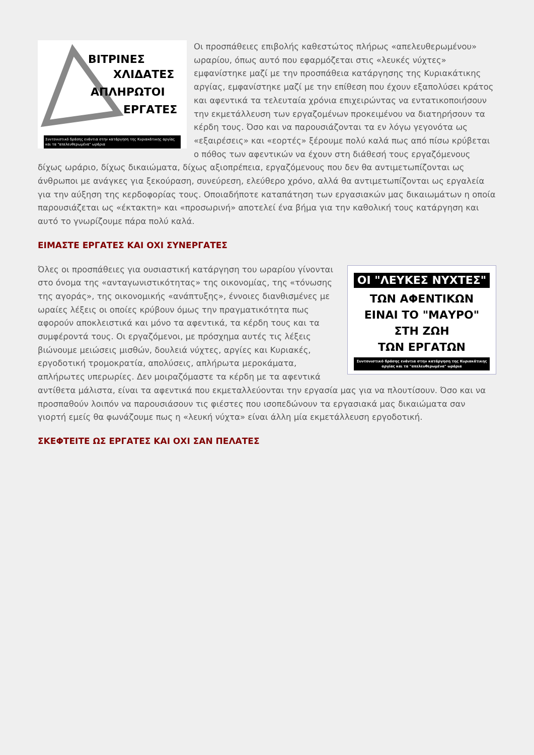ΒΙΤΡΙΝΕΣ
ΧΛΙΔΑΤΕΣ
ΑΠΛΗΡΩΤΟΙ
ΕΡΓΑΤΕΣ
Συντονιστικό δράσης ενάντια στην κατάργηση της Κυριακάτικης αργίας και τα "απελευθερωμένα" ωράρια
Οι προσπάθειες επιβολής καθεστώτος πλήρως «απελευθερωμένου» ωραρίου, όπως αυτό που εφαρμόζεται στις «λευκές νύχτες» εμφανίστηκε μαζί με την προσπάθεια κατάργησης της Κυριακάτικης αργίας, εμφανίστηκε μαζί με την επίθεση που έχουν εξαπολύσει κράτος και αφεντικά τα τελευταία χρόνια επιχειρώντας να εντατικοποιήσουν την εκμετάλλευση των εργαζομένων προκειμένου να διατηρήσουν τα κέρδη τους. Όσο και να παρουσιάζονται τα εν λόγω γεγονότα ως «εξαιρέσεις» και «εορτές» ξέρουμε πολύ καλά πως από πίσω κρύβεται ο πόθος των αφεντικών να έχουν στη διάθεσή τους εργαζόμενους δίχως ωράριο, δίχως δικαιώματα, δίχως αξιοπρέπεια, εργαζόμενους που δεν θα αντιμετωπίζονται ως άνθρωποι με ανάγκες για ξεκούραση, συνεύρεση, ελεύθερο χρόνο, αλλά θα αντιμετωπίζονται ως εργαλεία για την αύξηση της κερδοφορίας τους. Οποιαδήποτε καταπάτηση των εργασιακών μας δικαιωμάτων η οποία παρουσιάζεται ως «έκτακτη» και «προσωρινή» αποτελεί ένα βήμα για την καθολική τους κατάργηση και αυτό το γνωρίζουμε πάρα πολύ καλά.
ΕΙΜΑΣΤΕ ΕΡΓΑΤΕΣ ΚΑΙ ΟΧΙ ΣΥΝΕΡΓΑΤΕΣ
ΟΙ "ΛΕΥΚΕΣ ΝΥΧΤΕΣ"
ΤΩΝ ΑΦΕΝΤΙΚΩΝ
ΕΙΝΑΙ ΤΟ "ΜΑΥΡΟ"
ΣΤΗ ΖΩΗ
ΤΩΝ ΕΡΓΑΤΩΝ
Συντονιστικό δράσης ενάντια στην κατάργηση της Κυριακάτικης αργίας και τα "απελευθερωμένα" ωράρια
Όλες οι προσπάθειες για ουσιαστική κατάργηση του ωραρίου γίνονται στο όνομα της «ανταγωνιστικότητας» της οικονομίας, της «τόνωσης της αγοράς», της οικονομικής «ανάπτυξης», έννοιες διανθισμένες με ωραίες λέξεις οι οποίες κρύβουν όμως την πραγματικότητα πως αφορούν αποκλειστικά και μόνο τα αφεντικά, τα κέρδη τους και τα συμφέροντά τους. Οι εργαζόμενοι, με πρόσχημα αυτές τις λέξεις βιώνουμε μειώσεις μισθών, δουλειά νύχτες, αργίες και Κυριακές, εργοδοτική τρομοκρατία, απολύσεις, απλήρωτα μεροκάματα, απλήρωτες υπερωρίες. Δεν μοιραζόμαστε τα κέρδη με τα αφεντικά αντίθετα μάλιστα, είναι τα αφεντικά που εκμεταλλεύονται την εργασία μας για να πλουτίσουν. Όσο και να προσπαθούν λοιπόν να παρουσιάσουν τις φιέστες που ισοπεδώνουν τα εργασιακά μας δικαιώματα σαν γιορτή εμείς θα φωνάζουμε πως η «λευκή νύχτα» είναι άλλη μία εκμετάλλευση εργοδοτική.
ΣΚΕΦΤΕΙΤΕ ΩΣ ΕΡΓΑΤΕΣ ΚΑΙ ΟΧΙ ΣΑΝ ΠΕΛΑΤΕΣ